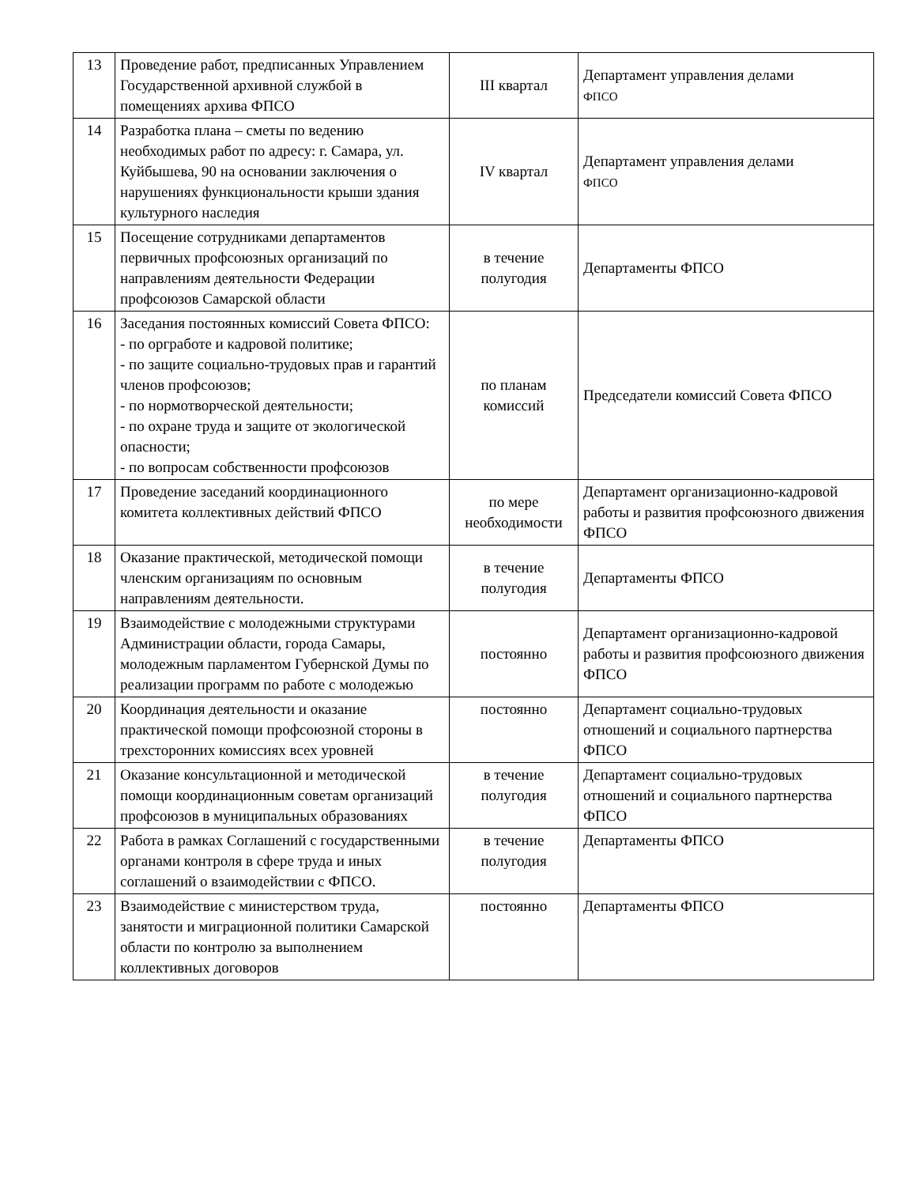| 13 | Проведение работ, предписанных Управлением Государственной архивной службой в помещениях архива ФПСО | III квартал | Департамент управления делами ФПСО |
| 14 | Разработка плана – сметы по ведению необходимых работ по адресу: г. Самара, ул. Куйбышева, 90 на основании заключения о нарушениях функциональности крыши здания культурного наследия | IV квартал | Департамент управления делами ФПСО |
| 15 | Посещение сотрудниками департаментов первичных профсоюзных организаций по направлениям деятельности Федерации профсоюзов Самарской области | в течение полугодия | Департаменты ФПСО |
| 16 | Заседания постоянных комиссий Совета ФПСО: - по оргработе и кадровой политике; - по защите социально-трудовых прав и гарантий членов профсоюзов; - по нормотворческой деятельности; - по охране труда и защите от экологической опасности; - по вопросам собственности профсоюзов | по планам комиссий | Председатели комиссий Совета ФПСО |
| 17 | Проведение заседаний координационного комитета коллективных действий ФПСО | по мере необходимости | Департамент организационно-кадровой работы и развития профсоюзного движения ФПСО |
| 18 | Оказание практической, методической помощи членским организациям по основным направлениям деятельности. | в течение полугодия | Департаменты ФПСО |
| 19 | Взаимодействие с молодежными структурами Администрации области, города Самары, молодежным парламентом Губернской Думы по реализации программ по работе с молодежью | постоянно | Департамент организационно-кадровой работы и развития профсоюзного движения ФПСО |
| 20 | Координация деятельности и оказание практической помощи профсоюзной стороны в трехсторонних комиссиях всех уровней | постоянно | Департамент социально-трудовых отношений и социального партнерства ФПСО |
| 21 | Оказание консультационной и методической помощи координационным советам организаций профсоюзов в муниципальных образованиях | в течение полугодия | Департамент социально-трудовых отношений и социального партнерства ФПСО |
| 22 | Работа в рамках Соглашений с государственными органами контроля в сфере труда и иных соглашений о взаимодействии с ФПСО. | в течение полугодия | Департаменты ФПСО |
| 23 | Взаимодействие с министерством труда, занятости и миграционной политики Самарской области по контролю за выполнением коллективных договоров | постоянно | Департаменты ФПСО |